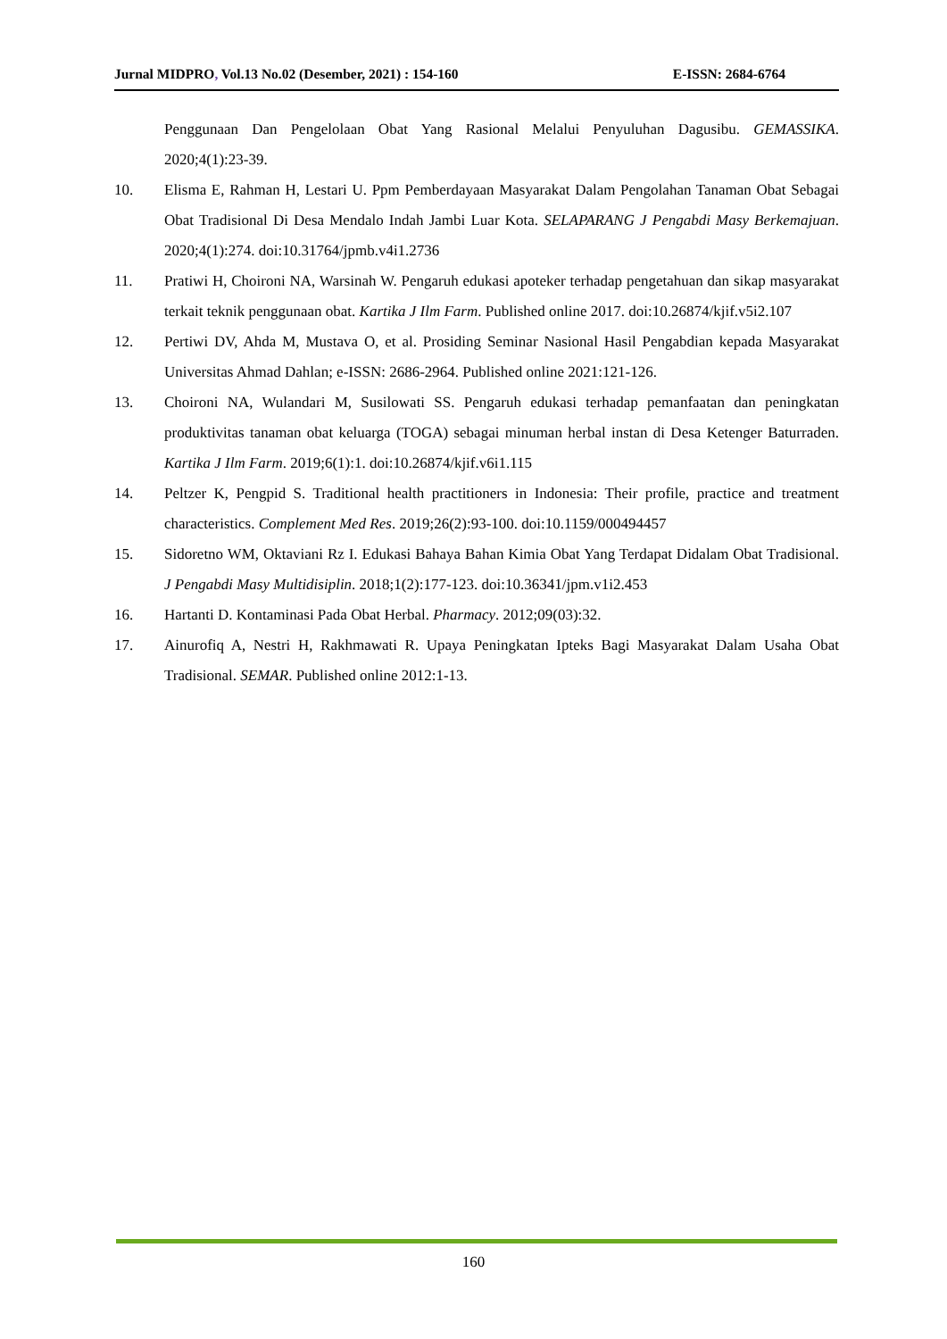Jurnal MIDPRO, Vol.13 No.02 (Desember, 2021) : 154-160 E-ISSN: 2684-6764
Penggunaan Dan Pengelolaan Obat Yang Rasional Melalui Penyuluhan Dagusibu. GEMASSIKA. 2020;4(1):23-39.
10. Elisma E, Rahman H, Lestari U. Ppm Pemberdayaan Masyarakat Dalam Pengolahan Tanaman Obat Sebagai Obat Tradisional Di Desa Mendalo Indah Jambi Luar Kota. SELAPARANG J Pengabdi Masy Berkemajuan. 2020;4(1):274. doi:10.31764/jpmb.v4i1.2736
11. Pratiwi H, Choironi NA, Warsinah W. Pengaruh edukasi apoteker terhadap pengetahuan dan sikap masyarakat terkait teknik penggunaan obat. Kartika J Ilm Farm. Published online 2017. doi:10.26874/kjif.v5i2.107
12. Pertiwi DV, Ahda M, Mustava O, et al. Prosiding Seminar Nasional Hasil Pengabdian kepada Masyarakat Universitas Ahmad Dahlan; e-ISSN: 2686-2964. Published online 2021:121-126.
13. Choironi NA, Wulandari M, Susilowati SS. Pengaruh edukasi terhadap pemanfaatan dan peningkatan produktivitas tanaman obat keluarga (TOGA) sebagai minuman herbal instan di Desa Ketenger Baturraden. Kartika J Ilm Farm. 2019;6(1):1. doi:10.26874/kjif.v6i1.115
14. Peltzer K, Pengpid S. Traditional health practitioners in Indonesia: Their profile, practice and treatment characteristics. Complement Med Res. 2019;26(2):93-100. doi:10.1159/000494457
15. Sidoretno WM, Oktaviani Rz I. Edukasi Bahaya Bahan Kimia Obat Yang Terdapat Didalam Obat Tradisional. J Pengabdi Masy Multidisiplin. 2018;1(2):177-123. doi:10.36341/jpm.v1i2.453
16. Hartanti D. Kontaminasi Pada Obat Herbal. Pharmacy. 2012;09(03):32.
17. Ainurofiq A, Nestri H, Rakhmawati R. Upaya Peningkatan Ipteks Bagi Masyarakat Dalam Usaha Obat Tradisional. SEMAR. Published online 2012:1-13.
160